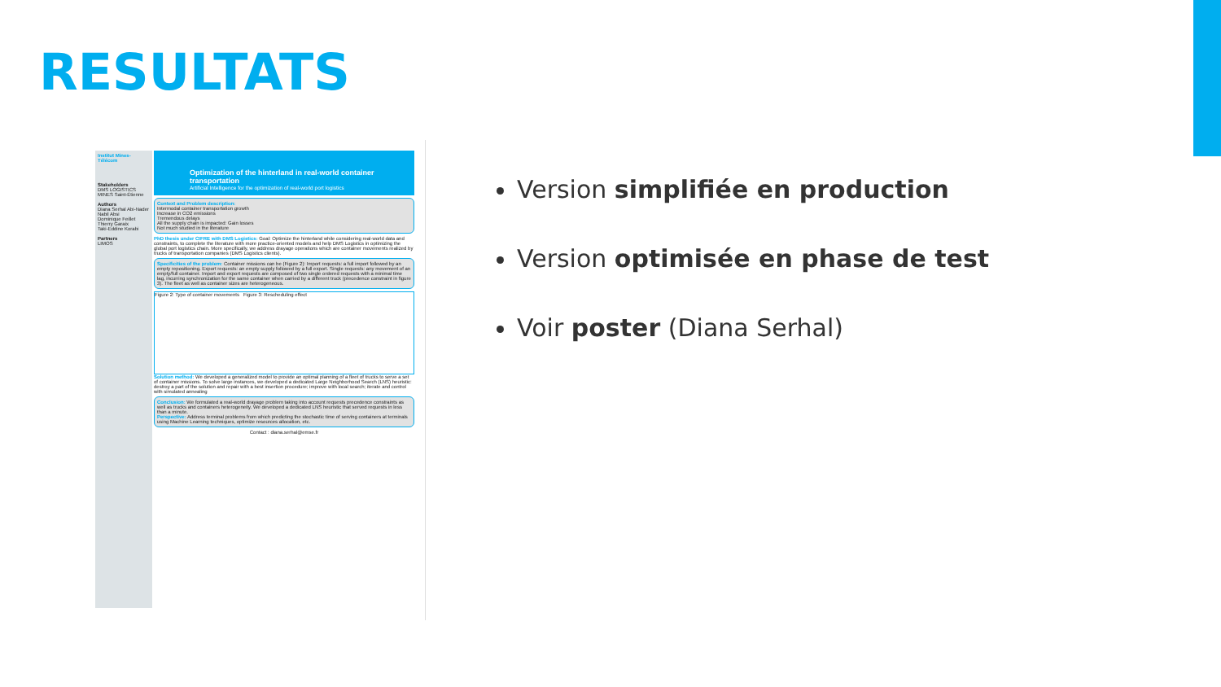RESULTATS
Institut Mines-Télécom
Stakeholders
DMS LOGISTICS
MINES Saint-Étienne
Authors
Diana Serhal Abi-Nader
Nabil Absi
Dominique Feillet
Thierry Garaix
Taki-Eddine Korabi
Partners
LIMOS
Optimization of the hinterland in real-world container transportation
Artificial Intelligence for the optimization of real-world port logistics
Context and Problem description:
Intermodal container transportation growth
Increase in CO2 emissions
Tremendous delays
All the supply chain is impacted: Gain losses
Not much studied in the literature
PhD thesis under CIFRE with DMS Logistics: Goal: Optimize the hinterland while considering real-world data and constraints, to complete the literature with more practice-oriented models and help DMS Logistics in optimizing the global port logistics chain. More specifically, we address drayage operations which are container movements realized by trucks of transportation companies (DMS Logistics clients).
Specificities of the problem: Container missions can be (Figure 2): Import requests: a full import followed by an empty repositioning. Export requests: an empty supply followed by a full export. Single requests: any movement of an empty/full container. Import and export requests are composed of two single ordered requests with a minimal time lag, incurring synchronization for the same container when carried by a different truck (precedence constraint in figure 3). The fleet as well as container sizes are heterogeneous.
Figure 2: Type of container movements Figure 3: Rescheduling effect
Solution method: We developed a generalized model to provide an optimal planning of a fleet of trucks to serve a set of container missions. To solve large instances, we developed a dedicated Large Neighborhood Search (LNS) heuristic: destroy a part of the solution and repair with a best insertion procedure; improve with local search; iterate and control with simulated annealing
Conclusion: We formulated a real-world drayage problem taking into account requests precedence constraints as well as trucks and containers heterogeneity. We developed a dedicated LNS heuristic that served requests in less than a minute.
Perspective: Address terminal problems from which predicting the stochastic time of serving containers at terminals using Machine Learning techniques, optimize resources allocation, etc.
Contact : diana.serhal@emse.fr
Version simplifiée en production
Version optimisée en phase de test
Voir poster (Diana Serhal)